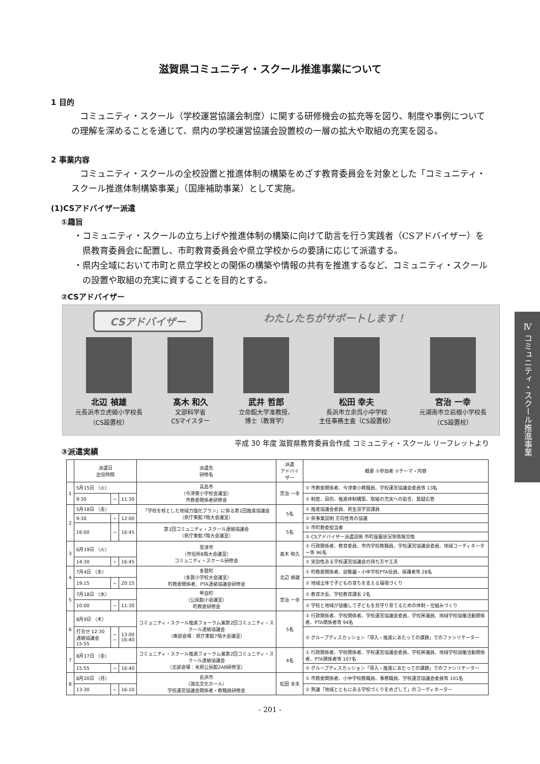滋賀県コミュニティ・スクール推進事業について
1 目的
コミュニティ・スクール（学校運営協議会制度）に関する研修機会の拡充等を図り、制度や事例についての理解を深めることを通じて、県内の学校運営協議会設置校の一層の拡大や取組の充実を図る。
2 事業内容
コミュニティ・スクールの全校設置と推進体制の構築をめざす教育委員会を対象とした「コミュニティ・スクール推進体制構築事業」（国庫補助事業）として実施。
(1)CSアドバイザー派遣
①趣旨
・コミュニティ・スクールの立ち上げや推進体制の構築に向けて助言を行う実践者（CSアドバイザー）を県教育委員会に配置し、市町教育委員会や県立学校からの要請に応じて派遣する。
・県内全域において市町と県立学校との関係の構築や情報の共有を推進するなど、コミュニティ・スクールの設置や取組の充実に資することを目的とする。
②CSアドバイザー
CSアドバイザー わたしたちがサポートします！
北辺 禎雄
元長浜市立虎姫小学校長
（CS設置校）
髙木 和久
文部科学省
CSマイスター
武井 哲郎
立命館大学准教授、
博士（教育学）
松田 幸夫
長浜市立余呉小中学校
主任事務主査（CS設置校）
宮治 一幸
元湖南市立岩根小学校長
（CS設置校）
平成 30 年度 滋賀県教育委員会作成 コミュニティ・スクール リーフレットより
③派遣実績
| | 派遣日 出役時間 | | | 派遣先 研修名 | 派遣 アドバイザー | 概要 ①参加者 ②テーマ・内容 |
| --- | --- | --- | --- | --- | --- | --- |
| 1 | 5月15日 （火） | | | 高島市 （今津東小学校会議室） 市教委関係者研修会 | 宮治 一幸 | ① 市教委関係者、今津東小教職員、学校運営協議会委員等 13名 |
| | 9:30 | ~ | 11:30 | | | ② 制度、目的、推進体制構築、取組の充実への助言、質疑応答 |
| 2 | 5月18日 （金） | | | 「学校を核とした地域力強化プラン」に係る第1回推進協議会 （県庁東館7階大会議室） | 5名 | ① 推進協議会委員、県生涯学習課員 |
| | 9:30 | ~ | 12:00 | | | ② 県事業説明 方向性等の協議 |
| | 16:00 | ~ | 16:45 | 第1回コミュニティ・スクール連絡協議会 （県庁東館7階大会議室） | 5名 | ① 市町教委担当者 |
| | | | | | | ② CSアドバイザー派遣説明 市町設置状況等情報交換 |
| 3 | 6月19日 （火） | | | 草津市 （市役所8階大会議室） コミュニティ・スクール研修会 | 髙木 和久 | ① 行政関係者、教育委員、市内学校教職員、学校運営協議会委員、地域コーディネーター等 96名 |
| | 14:30 | ~ | 16:45 | | | ② 実効性ある学校運営協議会の持ち方や工夫 |
| 4 | 7月4日 （水） | | | 多賀町 （多賀小学校大会議室） 町教委関係者、PTA連絡協議会研修会 | 北辺 禎雄 | ① 町教委関係者、幼稚園・小中学校PTA役員、保護者等 28名 |
| | 19:15 | ~ | 20:15 | | | ② 地域全体で子どもの育ちを支える環境づくり |
| 5 | 7月18日 （水） | | | 甲良町 （公民館小会議室） 町教委研修会 | 宮治 一幸 | ① 教育次長、学校教育課長 2名 |
| | 10:00 | ~ | 11:30 | | | ② 学校と地域が協働して子どもを見守り育てるための体制・仕組みづくり |
| 6 | 8月9日 （木） | | | コミュニティ・スクール推進フォーラム兼第2回コミュニティ・スクール連絡協議会 （南部会場：県庁東館7階大会議室） | 5名 | ① 行政関係者、学校関係者、学校運営協議会委員、学校評議員、地域学校協働活動関係者、PTA関係者等 94名 |
| | 打合せ 12:30 連絡協議会 15:55 | ~ ~ | 13:00 16:40 | | | ② グループディスカッション「導入・推進にあたっての課題」でのファシリテーター |
| 7 | 8月17日 （金） | | | コミュニティ・スクール推進フォーラム兼第2回コミュニティ・スクール連絡協議会 （北部会場：米原公民館2AB研修室） | 4名 | ① 行政関係者、学校関係者、学校運営協議会委員、学校評議員、地域学校協働活動関係者、PTA関係者等 107名 |
| | 15:55 | ~ | 16:40 | | | ② グループディスカッション「導入・推進にあたっての課題」でのファシリテーター |
| 8 | 8月20日 （月） | | | 長浜市 （湖北文化ホール） 学校運営協議会関係者・教職員研修会 | 松田 幸夫 | ① 市教委関係者、小中学校教職員、事務職員、学校運営協議会委員等 101名 |
| | 13:30 | ~ | 16:10 | | | ② 熟議「地域とともにある学校づくりをめざして」のコーディネーター |
- 201 -
Ⅳ コミュニティ・スクール推進事業